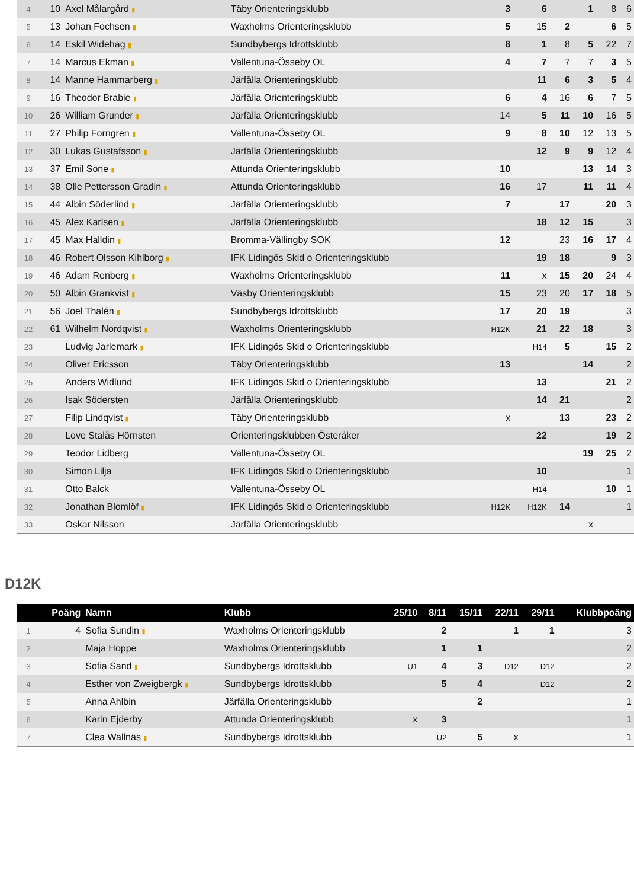| 4 | 10 | Axel Målargård ▮ | Täby Orienteringsklubb | 3 | 6 | | 1 | 8 | 6 |
| 5 | 13 | Johan Fochsen ▮ | Waxholms Orienteringsklubb | 5 | 15 | 2 | | 6 | 5 |
| 6 | 14 | Eskil Widehag ▮ | Sundbybergs Idrottsklubb | 8 | 1 | 8 | 5 | 22 | 7 |
| 7 | 14 | Marcus Ekman ▮ | Vallentuna-Össeby OL | 4 | 7 | 7 | 7 | 3 | 5 |
| 8 | 14 | Manne Hammarberg ▮ | Järfälla Orienteringsklubb | | 11 | 6 | 3 | 5 | 4 |
| 9 | 16 | Theodor Brabie ▮ | Järfälla Orienteringsklubb | 6 | 4 | 16 | 6 | 7 | 5 |
| 10 | 26 | William Grunder ▮ | Järfälla Orienteringsklubb | 14 | 5 | 11 | 10 | 16 | 5 |
| 11 | 27 | Philip Forngren ▮ | Vallentuna-Össeby OL | 9 | 8 | 10 | 12 | 13 | 5 |
| 12 | 30 | Lukas Gustafsson ▮ | Järfälla Orienteringsklubb | | 12 | 9 | 9 | 12 | 4 |
| 13 | 37 | Emil Sone ▮ | Attunda Orienteringsklubb | 10 | | | 13 | 14 | 3 |
| 14 | 38 | Olle Pettersson Gradin ▮ | Attunda Orienteringsklubb | 16 | 17 | | 11 | 11 | 4 |
| 15 | 44 | Albin Söderlind ▮ | Järfälla Orienteringsklubb | 7 | | 17 | | 20 | 3 |
| 16 | 45 | Alex Karlsen ▮ | Järfälla Orienteringsklubb | | 18 | 12 | 15 | | 3 |
| 17 | 45 | Max Halldin ▮ | Bromma-Vällingby SOK | 12 | | 23 | 16 | 17 | 4 |
| 18 | 46 | Robert Olsson Kihlborg ▮ | IFK Lidingös Skid o Orienteringsklubb | | 19 | 18 | | 9 | 3 |
| 19 | 46 | Adam Renberg ▮ | Waxholms Orienteringsklubb | 11 | x | 15 | 20 | 24 | 4 |
| 20 | 50 | Albin Grankvist ▮ | Väsby Orienteringsklubb | 15 | 23 | 20 | 17 | 18 | 5 |
| 21 | 56 | Joel Thalén ▮ | Sundbybergs Idrottsklubb | 17 | 20 | 19 | | | 3 |
| 22 | 61 | Wilhelm Nordqvist ▮ | Waxholms Orienteringsklubb | H12K | 21 | 22 | 18 | | 3 |
| 23 | | Ludvig Jarlemark ▮ | IFK Lidingös Skid o Orienteringsklubb | | H14 | 5 | | 15 | 2 |
| 24 | | Oliver Ericsson | Täby Orienteringsklubb | 13 | | | 14 | | 2 |
| 25 | | Anders Widlund | IFK Lidingös Skid o Orienteringsklubb | | 13 | | | 21 | 2 |
| 26 | | Isak Södersten | Järfälla Orienteringsklubb | | 14 | 21 | | | 2 |
| 27 | | Filip Lindqvist ▮ | Täby Orienteringsklubb | x | | 13 | | 23 | 2 |
| 28 | | Love Stalås Hörnsten | Orienteringsklubben Österåker | | 22 | | | 19 | 2 |
| 29 | | Teodor Lidberg | Vallentuna-Össeby OL | | | | 19 | 25 | 2 |
| 30 | | Simon Lilja | IFK Lidingös Skid o Orienteringsklubb | | 10 | | | | 1 |
| 31 | | Otto Balck | Vallentuna-Össeby OL | | H14 | | | 10 | 1 |
| 32 | | Jonathan Blomlöf ▮ | IFK Lidingös Skid o Orienteringsklubb | H12K | H12K | 14 | | | 1 |
| 33 | | Oskar Nilsson | Järfälla Orienteringsklubb | | | | x | | |
D12K
| | Poäng | Namn | Klubb | 25/10 | 8/11 | 15/11 | 22/11 | 29/11 | Klubbpoäng |
| --- | --- | --- | --- | --- | --- | --- | --- | --- | --- |
| 1 | 4 | Sofia Sundin ▮ | Waxholms Orienteringsklubb | | 2 | | 1 | 1 | 3 |
| 2 | | Maja Hoppe | Waxholms Orienteringsklubb | | 1 | 1 | | | 2 |
| 3 | | Sofia Sand ▮ | Sundbybergs Idrottsklubb | U1 | 4 | 3 | D12 | D12 | 2 |
| 4 | | Esther von Zweigbergk ▮ | Sundbybergs Idrottsklubb | | 5 | 4 | | D12 | 2 |
| 5 | | Anna Ahlbin | Järfälla Orienteringsklubb | | | 2 | | | 1 |
| 6 | | Karin Ejderby | Attunda Orienteringsklubb | x | 3 | | | | 1 |
| 7 | | Clea Wallnäs ▮ | Sundbybergs Idrottsklubb | | U2 | 5 | x | | 1 |